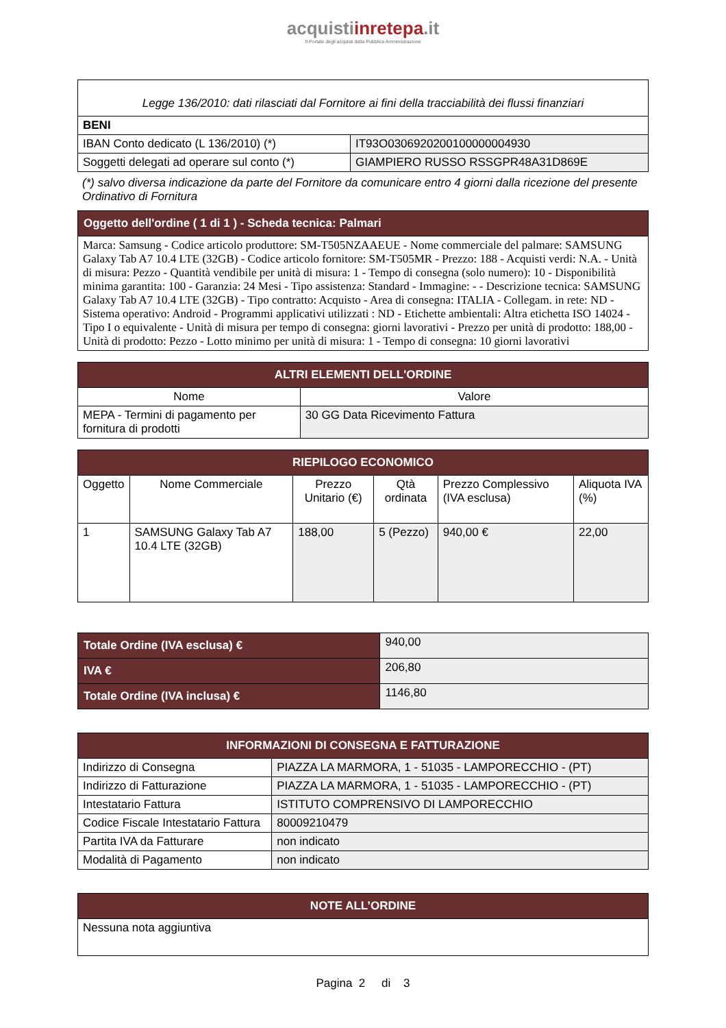acquistiinretepa.it
Il Portale degli acquisti della Pubblica Amministrazione
| Legge 136/2010: dati rilasciati dal Fornitore ai fini della tracciabilità dei flussi finanziari | |
| BENI | |
| IBAN Conto dedicato (L 136/2010) (*) | IT93O0306920200100000004930 |
| Soggetti delegati ad operare sul conto (*) | GIAMPIERO RUSSO RSSGPR48A31D869E |
(*) salvo diversa indicazione da parte del Fornitore da comunicare entro 4 giorni dalla ricezione del presente Ordinativo di Fornitura
| Oggetto dell'ordine ( 1 di 1 ) - Scheda tecnica: Palmari |
| --- |
| Marca: Samsung - Codice articolo produttore: SM-T505NZAAEUE - Nome commerciale del palmare: SAMSUNG Galaxy Tab A7 10.4 LTE (32GB) - Codice articolo fornitore: SM-T505MR - Prezzo: 188 - Acquisti verdi: N.A. - Unità di misura: Pezzo - Quantità vendibile per unità di misura: 1 - Tempo di consegna (solo numero): 10 - Disponibilità minima garantita: 100 - Garanzia: 24 Mesi - Tipo assistenza: Standard - Immagine: - - Descrizione tecnica: SAMSUNG Galaxy Tab A7 10.4 LTE (32GB) - Tipo contratto: Acquisto - Area di consegna: ITALIA - Collegam. in rete: ND - Sistema operativo: Android - Programmi applicativi utilizzati : ND - Etichette ambientali: Altra etichetta ISO 14024 - Tipo I o equivalente - Unità di misura per tempo di consegna: giorni lavorativi - Prezzo per unità di prodotto: 188,00 - Unità di prodotto: Pezzo - Lotto minimo per unità di misura: 1 - Tempo di consegna: 10 giorni lavorativi |
| ALTRI ELEMENTI DELL'ORDINE | |
| --- | --- |
| Nome | Valore |
| MEPA - Termini di pagamento per fornitura di prodotti | 30 GG Data Ricevimento Fattura |
| RIEPILOGO ECONOMICO | | | | | |
| --- | --- | --- | --- | --- | --- |
| Oggetto | Nome Commerciale | Prezzo Unitario (€) | Qtà ordinata | Prezzo Complessivo (IVA esclusa) | Aliquota IVA (%) |
| 1 | SAMSUNG Galaxy Tab A7 10.4 LTE (32GB) | 188,00 | 5 (Pezzo) | 940,00 € | 22,00 |
| Totale Ordine (IVA esclusa) € | 940,00 |
| IVA € | 206,80 |
| Totale Ordine (IVA inclusa) € | 1146,80 |
| INFORMAZIONI DI CONSEGNA E FATTURAZIONE | |
| --- | --- |
| Indirizzo di Consegna | PIAZZA LA MARMORA, 1 - 51035 - LAMPORECCHIO - (PT) |
| Indirizzo di Fatturazione | PIAZZA LA MARMORA, 1 - 51035 - LAMPORECCHIO - (PT) |
| Intestatario Fattura | ISTITUTO COMPRENSIVO DI LAMPORECCHIO |
| Codice Fiscale Intestatario Fattura | 80009210479 |
| Partita IVA da Fatturare | non indicato |
| Modalità di Pagamento | non indicato |
| NOTE ALL’ORDINE |
| --- |
| Nessuna nota aggiuntiva |
Pagina 2 di 3